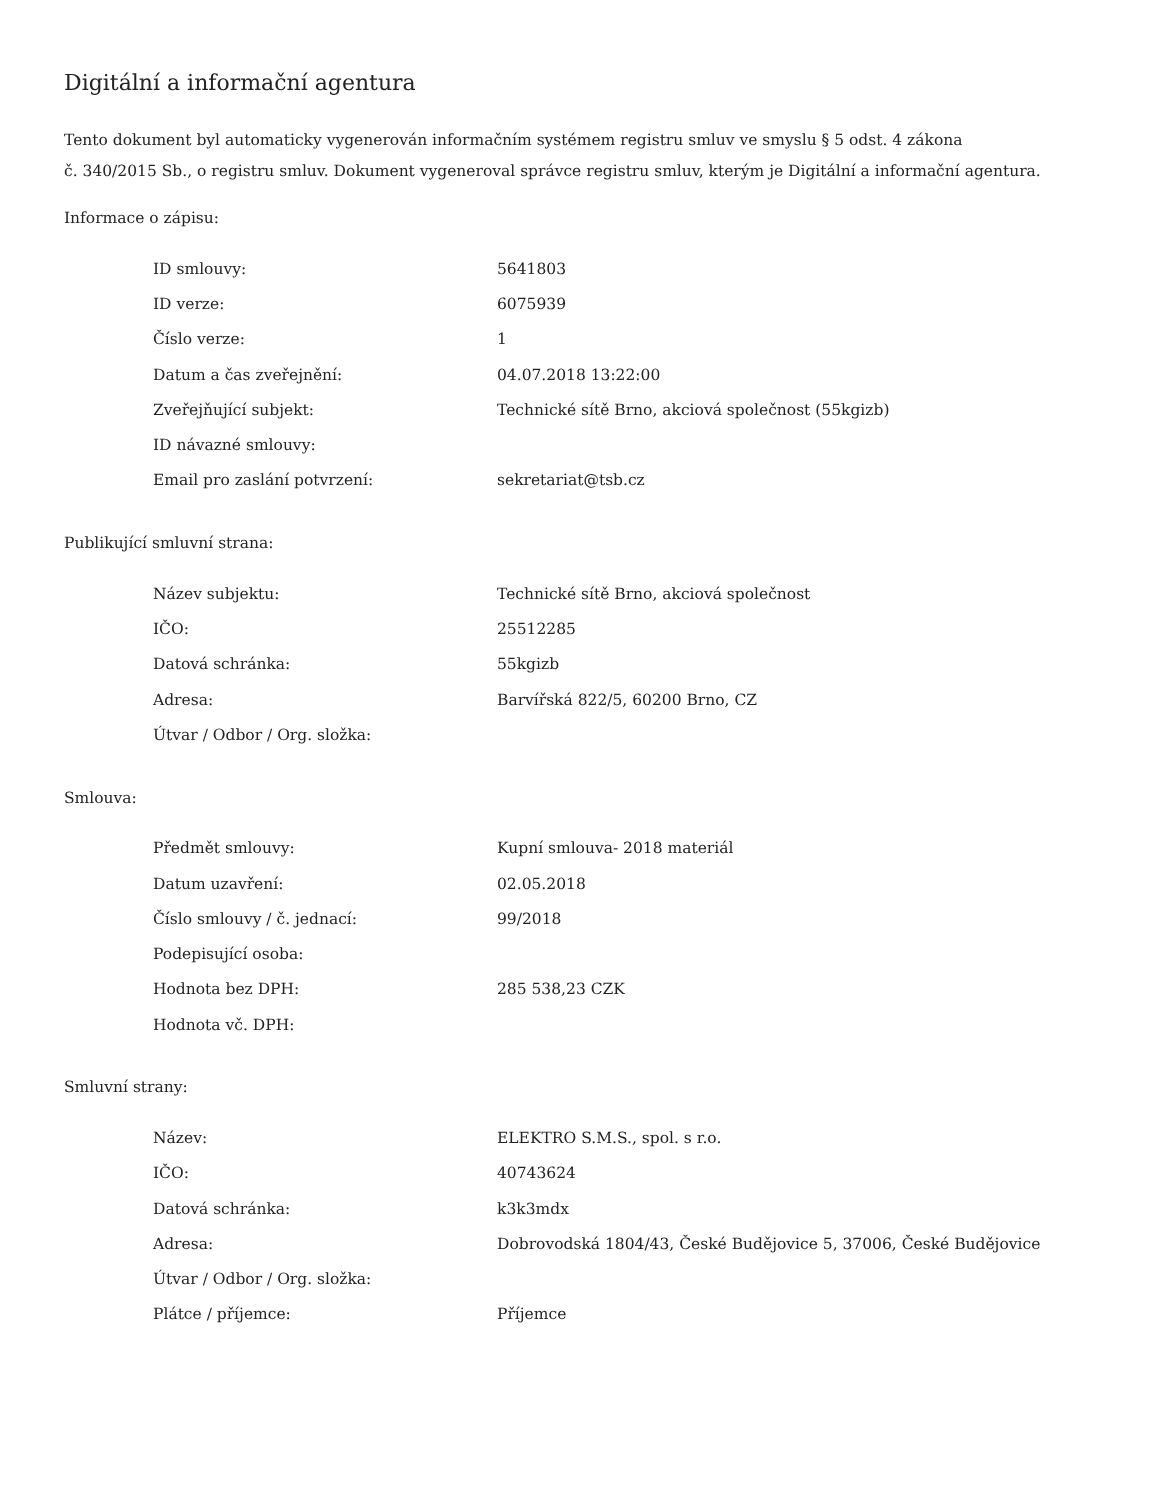Digitální a informační agentura
Tento dokument byl automaticky vygenerován informačním systémem registru smluv ve smyslu § 5 odst. 4 zákona
č. 340/2015 Sb., o registru smluv. Dokument vygeneroval správce registru smluv, kterým je Digitální a informační agentura.
Informace o zápisu:
| ID smlouvy: | 5641803 |
| ID verze: | 6075939 |
| Číslo verze: | 1 |
| Datum a čas zveřejnění: | 04.07.2018 13:22:00 |
| Zveřejňující subjekt: | Technické sítě Brno, akciová společnost (55kgizb) |
| ID návazné smlouvy: | |
| Email pro zaslání potvrzení: | sekretariat@tsb.cz |
Publikující smluvní strana:
| Název subjektu: | Technické sítě Brno, akciová společnost |
| IČO: | 25512285 |
| Datová schránka: | 55kgizb |
| Adresa: | Barvířská 822/5, 60200 Brno, CZ |
| Útvar / Odbor / Org. složka: | |
Smlouva:
| Předmět smlouvy: | Kupní smlouva- 2018 materiál |
| Datum uzavření: | 02.05.2018 |
| Číslo smlouvy / č. jednací: | 99/2018 |
| Podepisující osoba: | |
| Hodnota bez DPH: | 285 538,23 CZK |
| Hodnota vč. DPH: | |
Smluvní strany:
| Název: | ELEKTRO S.M.S., spol. s r.o. |
| IČO: | 40743624 |
| Datová schránka: | k3k3mdx |
| Adresa: | Dobrovodská 1804/43, České Budějovice 5, 37006, České Budějovice |
| Útvar / Odbor / Org. složka: | |
| Plátce / příjemce: | Příjemce |